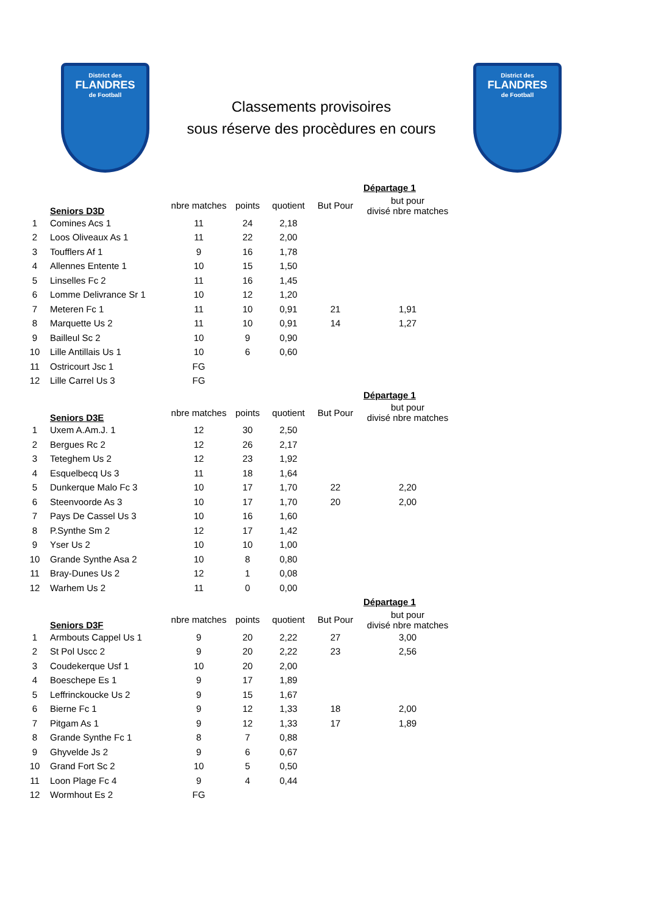District des
FLANDRES
de Football
Classements provisoires
sous réserve des procèdures en cours
District des
FLANDRES
de Football
| | | | | | | Départage 1 |
| --- | --- | --- | --- | --- | --- | --- |
| | Seniors D3D | nbre matches | points | quotient | But Pour | but pour divisé nbre matches |
| 1 | Comines Acs 1 | 11 | 24 | 2,18 | | |
| 2 | Loos Oliveaux As 1 | 11 | 22 | 2,00 | | |
| 3 | Toufflers Af 1 | 9 | 16 | 1,78 | | |
| 4 | Allennes Entente 1 | 10 | 15 | 1,50 | | |
| 5 | Linselles Fc 2 | 11 | 16 | 1,45 | | |
| 6 | Lomme Delivrance Sr 1 | 10 | 12 | 1,20 | | |
| 7 | Meteren Fc 1 | 11 | 10 | 0,91 | 21 | 1,91 |
| 8 | Marquette Us 2 | 11 | 10 | 0,91 | 14 | 1,27 |
| 9 | Bailleul Sc 2 | 10 | 9 | 0,90 | | |
| 10 | Lille Antillais Us 1 | 10 | 6 | 0,60 | | |
| 11 | Ostricourt Jsc 1 | FG | | | | |
| 12 | Lille Carrel Us 3 | FG | | | | |
| | | | | | | Départage 1 |
| | Seniors D3E | nbre matches | points | quotient | But Pour | but pour divisé nbre matches |
| 1 | Uxem A.Am.J. 1 | 12 | 30 | 2,50 | | |
| 2 | Bergues Rc 2 | 12 | 26 | 2,17 | | |
| 3 | Teteghem Us 2 | 12 | 23 | 1,92 | | |
| 4 | Esquelbecq Us 3 | 11 | 18 | 1,64 | | |
| 5 | Dunkerque Malo Fc 3 | 10 | 17 | 1,70 | 22 | 2,20 |
| 6 | Steenvoorde As 3 | 10 | 17 | 1,70 | 20 | 2,00 |
| 7 | Pays De Cassel Us 3 | 10 | 16 | 1,60 | | |
| 8 | P.Synthe Sm 2 | 12 | 17 | 1,42 | | |
| 9 | Yser Us 2 | 10 | 10 | 1,00 | | |
| 10 | Grande Synthe Asa 2 | 10 | 8 | 0,80 | | |
| 11 | Bray-Dunes Us 2 | 12 | 1 | 0,08 | | |
| 12 | Warhem Us 2 | 11 | 0 | 0,00 | | |
| | | | | | | Départage 1 |
| | Seniors D3F | nbre matches | points | quotient | But Pour | but pour divisé nbre matches |
| 1 | Armbouts Cappel Us 1 | 9 | 20 | 2,22 | 27 | 3,00 |
| 2 | St Pol Uscc 2 | 9 | 20 | 2,22 | 23 | 2,56 |
| 3 | Coudekerque Usf 1 | 10 | 20 | 2,00 | | |
| 4 | Boeschepe Es 1 | 9 | 17 | 1,89 | | |
| 5 | Leffrinckoucke Us 2 | 9 | 15 | 1,67 | | |
| 6 | Bierne Fc 1 | 9 | 12 | 1,33 | 18 | 2,00 |
| 7 | Pitgam As 1 | 9 | 12 | 1,33 | 17 | 1,89 |
| 8 | Grande Synthe Fc 1 | 8 | 7 | 0,88 | | |
| 9 | Ghyvelde Js 2 | 9 | 6 | 0,67 | | |
| 10 | Grand Fort Sc 2 | 10 | 5 | 0,50 | | |
| 11 | Loon Plage Fc 4 | 9 | 4 | 0,44 | | |
| 12 | Wormhout Es 2 | FG | | | | |